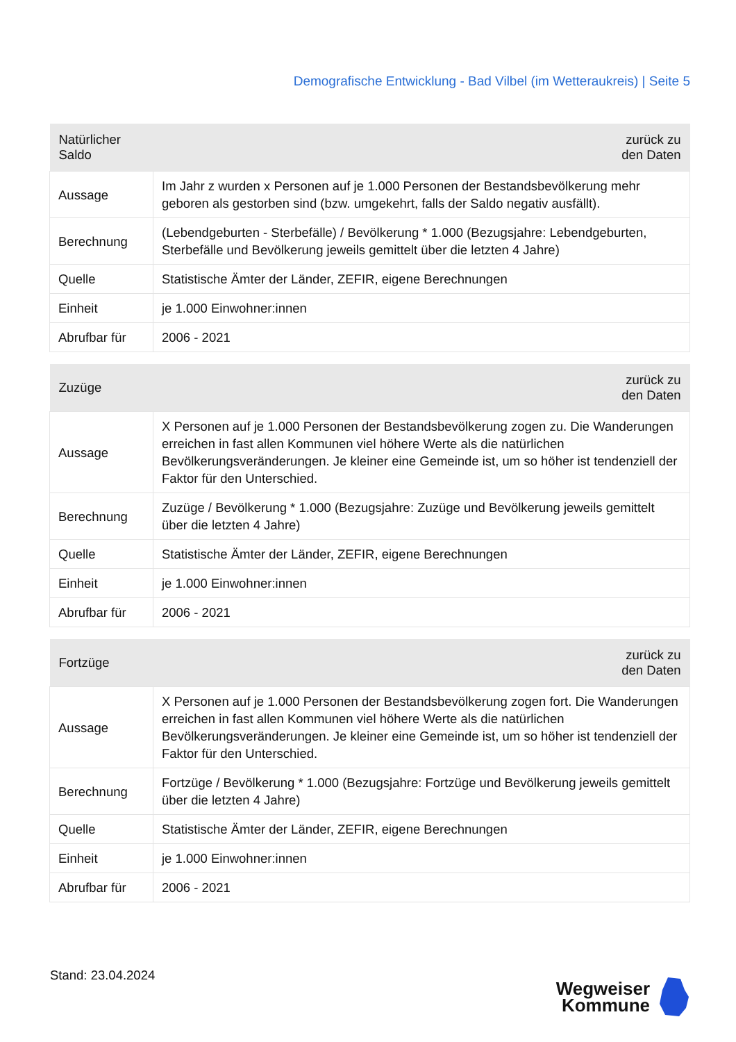Demografische Entwicklung - Bad Vilbel (im Wetteraukreis) | Seite 5
| Natürlicher Saldo | zurück zu den Daten |
| --- | --- |
| Aussage | Im Jahr z wurden x Personen auf je 1.000 Personen der Bestandsbevölkerung mehr geboren als gestorben sind (bzw. umgekehrt, falls der Saldo negativ ausfällt). |
| Berechnung | (Lebendgeburten - Sterbefälle) / Bevölkerung * 1.000 (Bezugsjahre: Lebendgeburten, Sterbefälle und Bevölkerung jeweils gemittelt über die letzten 4 Jahre) |
| Quelle | Statistische Ämter der Länder, ZEFIR, eigene Berechnungen |
| Einheit | je 1.000 Einwohner:innen |
| Abrufbar für | 2006 - 2021 |
| Zuzüge | zurück zu den Daten |
| --- | --- |
| Aussage | X Personen auf je 1.000 Personen der Bestandsbevölkerung zogen zu. Die Wanderungen erreichen in fast allen Kommunen viel höhere Werte als die natürlichen Bevölkerungsveränderungen. Je kleiner eine Gemeinde ist, um so höher ist tendenziell der Faktor für den Unterschied. |
| Berechnung | Zuzüge / Bevölkerung * 1.000 (Bezugsjahre: Zuzüge und Bevölkerung jeweils gemittelt über die letzten 4 Jahre) |
| Quelle | Statistische Ämter der Länder, ZEFIR, eigene Berechnungen |
| Einheit | je 1.000 Einwohner:innen |
| Abrufbar für | 2006 - 2021 |
| Fortzüge | zurück zu den Daten |
| --- | --- |
| Aussage | X Personen auf je 1.000 Personen der Bestandsbevölkerung zogen fort. Die Wanderungen erreichen in fast allen Kommunen viel höhere Werte als die natürlichen Bevölkerungsveränderungen. Je kleiner eine Gemeinde ist, um so höher ist tendenziell der Faktor für den Unterschied. |
| Berechnung | Fortzüge / Bevölkerung * 1.000 (Bezugsjahre: Fortzüge und Bevölkerung jeweils gemittelt über die letzten 4 Jahre) |
| Quelle | Statistische Ämter der Länder, ZEFIR, eigene Berechnungen |
| Einheit | je 1.000 Einwohner:innen |
| Abrufbar für | 2006 - 2021 |
Stand: 23.04.2024
Wegweiser
Kommune